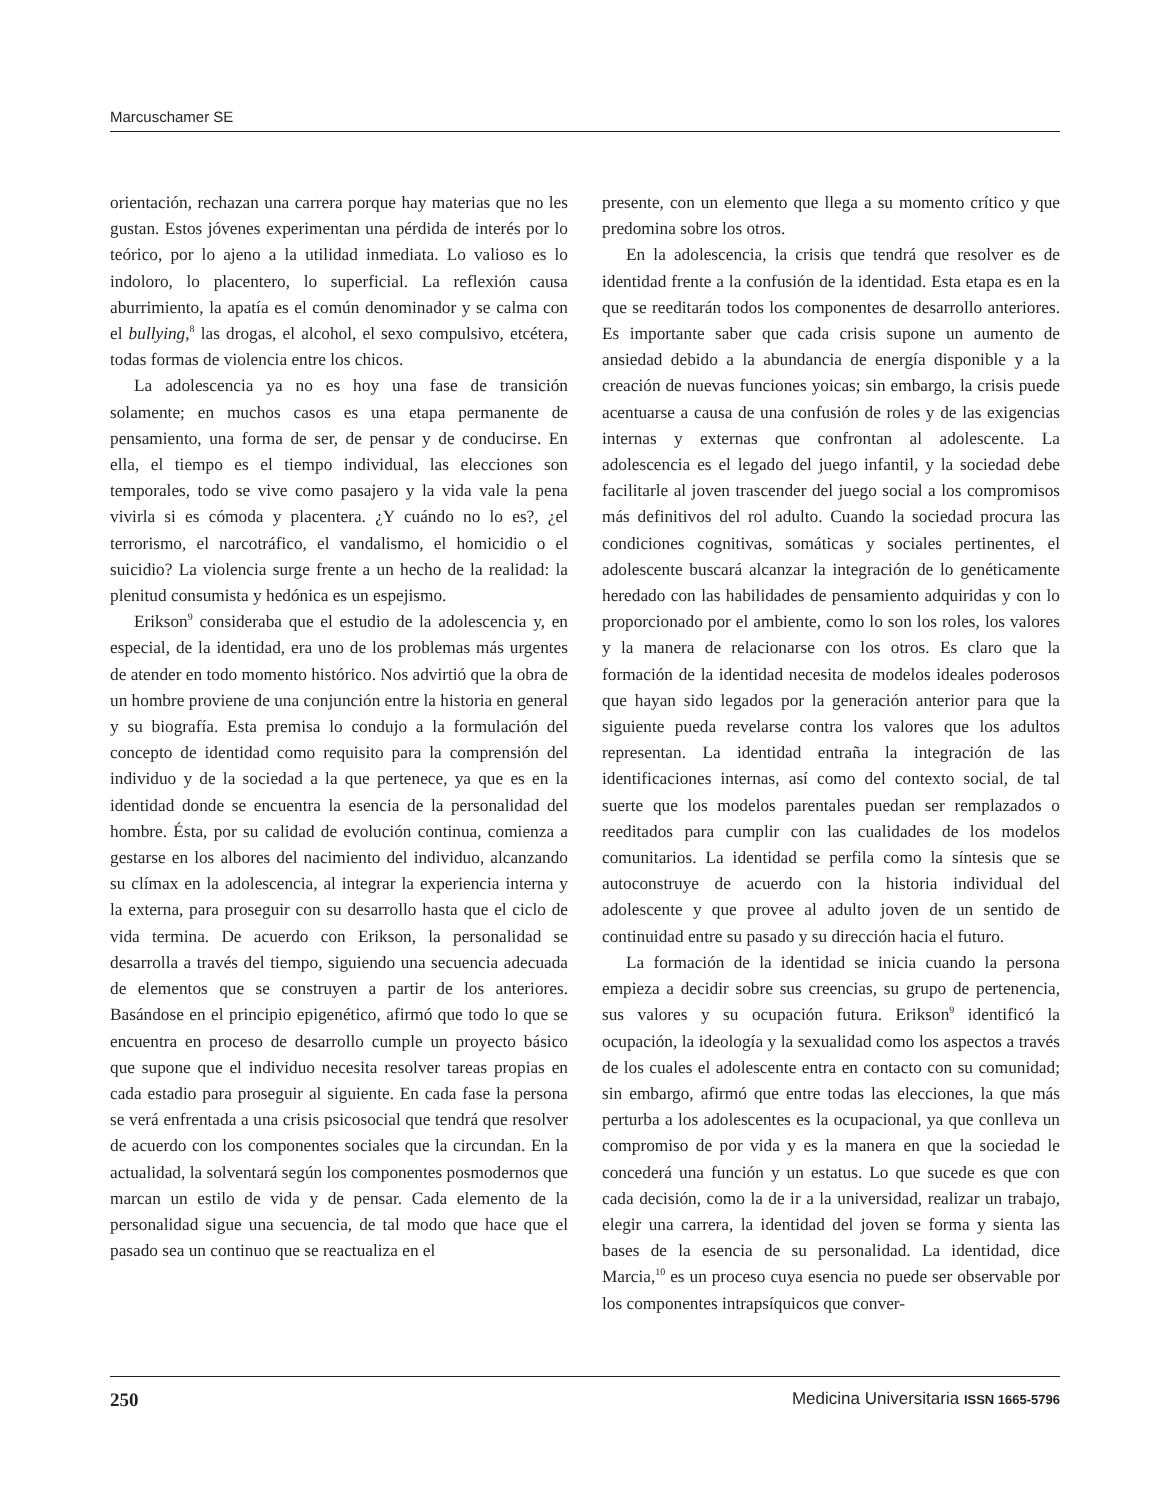Marcuschamer SE
orientación, rechazan una carrera porque hay materias que no les gustan. Estos jóvenes experimentan una pérdida de interés por lo teórico, por lo ajeno a la utilidad inmediata. Lo valioso es lo indoloro, lo placentero, lo superficial. La reflexión causa aburrimiento, la apatía es el común denominador y se calma con el bullying,<sup>8</sup> las drogas, el alcohol, el sexo compulsivo, etcétera, todas formas de violencia entre los chicos.
La adolescencia ya no es hoy una fase de transición solamente; en muchos casos es una etapa permanente de pensamiento, una forma de ser, de pensar y de conducirse. En ella, el tiempo es el tiempo individual, las elecciones son temporales, todo se vive como pasajero y la vida vale la pena vivirla si es cómoda y placentera. ¿Y cuándo no lo es?, ¿el terrorismo, el narcotráfico, el vandalismo, el homicidio o el suicidio? La violencia surge frente a un hecho de la realidad: la plenitud consumista y hedónica es un espejismo.
Erikson<sup>9</sup> consideraba que el estudio de la adolescencia y, en especial, de la identidad, era uno de los problemas más urgentes de atender en todo momento histórico. Nos advirtió que la obra de un hombre proviene de una conjunción entre la historia en general y su biografía. Esta premisa lo condujo a la formulación del concepto de identidad como requisito para la comprensión del individuo y de la sociedad a la que pertenece, ya que es en la identidad donde se encuentra la esencia de la personalidad del hombre. Ésta, por su calidad de evolución continua, comienza a gestarse en los albores del nacimiento del individuo, alcanzando su clímax en la adolescencia, al integrar la experiencia interna y la externa, para proseguir con su desarrollo hasta que el ciclo de vida termina. De acuerdo con Erikson, la personalidad se desarrolla a través del tiempo, siguiendo una secuencia adecuada de elementos que se construyen a partir de los anteriores. Basándose en el principio epigenético, afirmó que todo lo que se encuentra en proceso de desarrollo cumple un proyecto básico que supone que el individuo necesita resolver tareas propias en cada estadio para proseguir al siguiente. En cada fase la persona se verá enfrentada a una crisis psicosocial que tendrá que resolver de acuerdo con los componentes sociales que la circundan. En la actualidad, la solventará según los componentes posmodernos que marcan un estilo de vida y de pensar. Cada elemento de la personalidad sigue una secuencia, de tal modo que hace que el pasado sea un continuo que se reactualiza en el
presente, con un elemento que llega a su momento crítico y que predomina sobre los otros.
En la adolescencia, la crisis que tendrá que resolver es de identidad frente a la confusión de la identidad. Esta etapa es en la que se reeditarán todos los componentes de desarrollo anteriores. Es importante saber que cada crisis supone un aumento de ansiedad debido a la abundancia de energía disponible y a la creación de nuevas funciones yoicas; sin embargo, la crisis puede acentuarse a causa de una confusión de roles y de las exigencias internas y externas que confrontan al adolescente. La adolescencia es el legado del juego infantil, y la sociedad debe facilitarle al joven trascender del juego social a los compromisos más definitivos del rol adulto. Cuando la sociedad procura las condiciones cognitivas, somáticas y sociales pertinentes, el adolescente buscará alcanzar la integración de lo genéticamente heredado con las habilidades de pensamiento adquiridas y con lo proporcionado por el ambiente, como lo son los roles, los valores y la manera de relacionarse con los otros. Es claro que la formación de la identidad necesita de modelos ideales poderosos que hayan sido legados por la generación anterior para que la siguiente pueda revelarse contra los valores que los adultos representan. La identidad entraña la integración de las identificaciones internas, así como del contexto social, de tal suerte que los modelos parentales puedan ser remplazados o reeditados para cumplir con las cualidades de los modelos comunitarios. La identidad se perfila como la síntesis que se autoconstruye de acuerdo con la historia individual del adolescente y que provee al adulto joven de un sentido de continuidad entre su pasado y su dirección hacia el futuro.
La formación de la identidad se inicia cuando la persona empieza a decidir sobre sus creencias, su grupo de pertenencia, sus valores y su ocupación futura. Erikson<sup>9</sup> identificó la ocupación, la ideología y la sexualidad como los aspectos a través de los cuales el adolescente entra en contacto con su comunidad; sin embargo, afirmó que entre todas las elecciones, la que más perturba a los adolescentes es la ocupacional, ya que conlleva un compromiso de por vida y es la manera en que la sociedad le concederá una función y un estatus. Lo que sucede es que con cada decisión, como la de ir a la universidad, realizar un trabajo, elegir una carrera, la identidad del joven se forma y sienta las bases de la esencia de su personalidad. La identidad, dice Marcia,<sup>10</sup> es un proceso cuya esencia no puede ser observable por los componentes intrapsíquicos que conver-
250 Medicina Universitaria ISSN 1665-5796